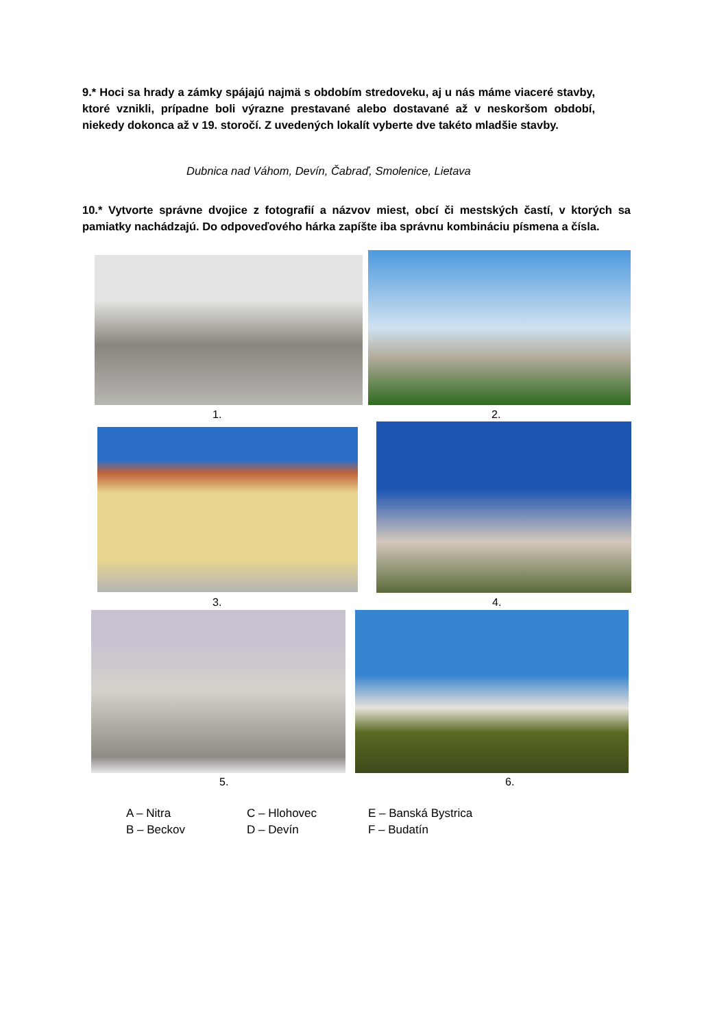9.* Hoci sa hrady a zámky spájajú najmä s obdobím stredoveku, aj u nás máme viaceré stavby, ktoré vznikli, prípadne boli výrazne prestavané alebo dostavané až v neskoršom období, niekedy dokonca až v 19. storočí. Z uvedených lokalít vyberte dve takéto mladšie stavby.
Dubnica nad Váhom, Devín, Čabraď, Smolenice, Lietava
10.* Vytvorte správne dvojice z fotografií a názvov miest, obcí či mestských častí, v ktorých sa pamiatky nachádzajú. Do odpoveďového hárka zapíšte iba správnu kombináciu písmena a čísla.
1. 2.
3. 4.
5. 6.
A – Nitra
B – Beckov
C – Hlohovec
D – Devín
E – Banská Bystrica
F – Budatín